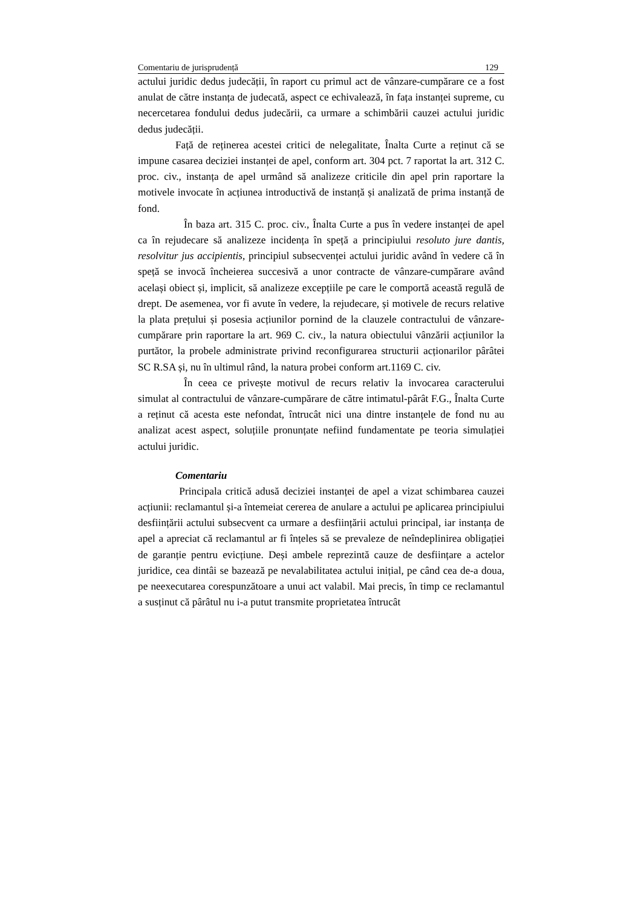Comentariu de jurisprudență 129
actului juridic dedus judecății, în raport cu primul act de vânzare-cumpărare ce a fost anulat de către instanța de judecată, aspect ce echivalează, în fața instanței supreme, cu necercetarea fondului dedus judecării, ca urmare a schimbării cauzei actului juridic dedus judecății.
Față de reținerea acestei critici de nelegalitate, Înalta Curte a reținut că se impune casarea deciziei instanței de apel, conform art. 304 pct. 7 raportat la art. 312 C. proc. civ., instanța de apel urmând să analizeze criticile din apel prin raportare la motivele invocate în acțiunea introductivă de instanță și analizată de prima instanță de fond.
În baza art. 315 C. proc. civ., Înalta Curte a pus în vedere instanței de apel ca în rejudecare să analizeze incidența în speță a principiului resoluto jure dantis, resolvitur jus accipientis, principiul subsecvenței actului juridic având în vedere că în speță se invocă încheierea succesivă a unor contracte de vânzare-cumpărare având același obiect și, implicit, să analizeze excepțiile pe care le comportă această regulă de drept. De asemenea, vor fi avute în vedere, la rejudecare, și motivele de recurs relative la plata prețului și posesia acțiunilor pornind de la clauzele contractului de vânzare-cumpărare prin raportare la art. 969 C. civ., la natura obiectului vânzării acțiunilor la purtător, la probele administrate privind reconfigurarea structurii acționarilor pârâtei SC R.SA și, nu în ultimul rând, la natura probei conform art.1169 C. civ.
În ceea ce privește motivul de recurs relativ la invocarea caracterului simulat al contractului de vânzare-cumpărare de către intimatul-pârât F.G., Înalta Curte a reținut că acesta este nefondat, întrucât nici una dintre instanțele de fond nu au analizat acest aspect, soluțiile pronunțate nefiind fundamentate pe teoria simulației actului juridic.
Comentariu
Principala critică adusă deciziei instanței de apel a vizat schimbarea cauzei acțiunii: reclamantul și-a întemeiat cererea de anulare a actului pe aplicarea principiului desființării actului subsecvent ca urmare a desființării actului principal, iar instanța de apel a apreciat că reclamantul ar fi înțeles să se prevaleze de neîndeplinirea obligației de garanție pentru evicțiune. Deși ambele reprezintă cauze de desființare a actelor juridice, cea dintâi se bazează pe nevalabilitatea actului inițial, pe când cea de-a doua, pe neexecutarea corespunzătoare a unui act valabil. Mai precis, în timp ce reclamantul a susținut că pârâtul nu i-a putut transmite proprietatea întrucât